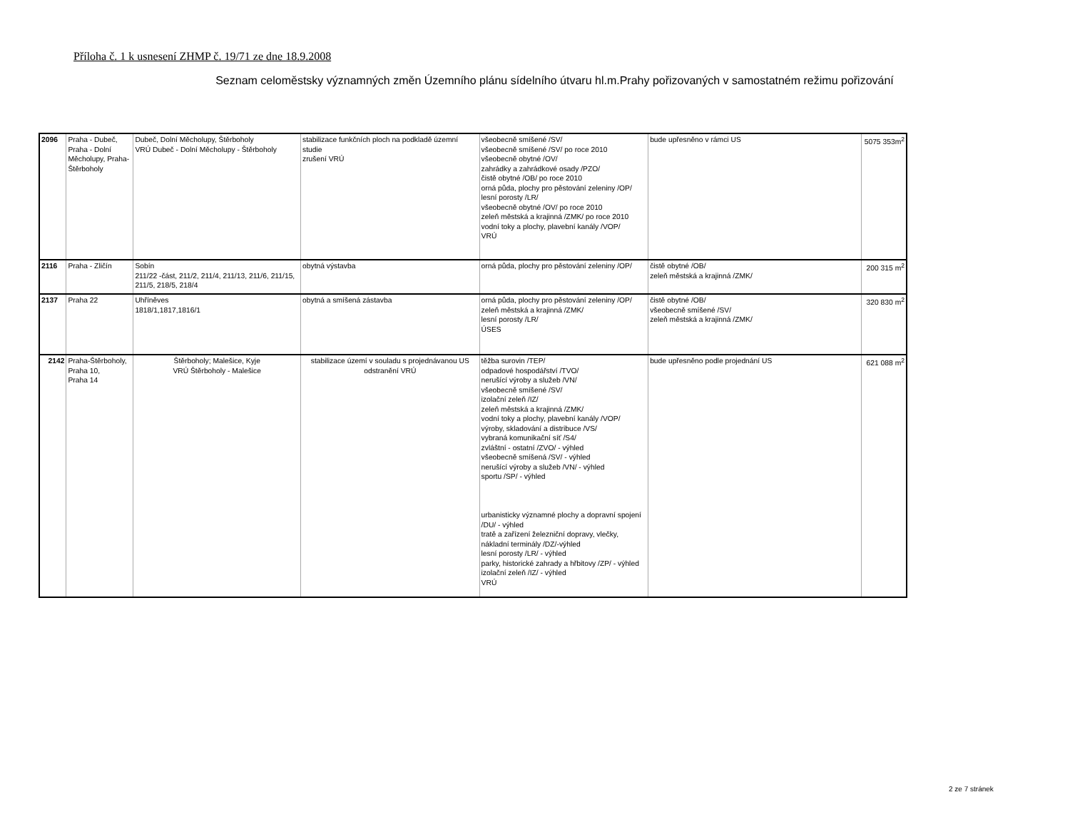Příloha č. 1 k usnesení ZHMP č. 19/71 ze dne 18.9.2008
Seznam celoměstsky významných změn Územního plánu sídelního útvaru hl.m.Prahy pořizovaných v samostatném režimu pořizování
| 2096 | Praha - Dubeč, Praha - Dolní Měcholupy, Praha-Štěrboholy | Dubeč, Dolní Měcholupy, Štěrboholy VRÚ Dubeč - Dolní Měcholupy - Štěrboholy | stabilizace funkčních ploch na podkladě územní studie zrušení VRÚ | všeobecně smíšené /SV/ všeobecně smíšené /SV/ po roce 2010 všeobecně obytné /OV/ zahrádky a zahrádkové osady /PZO/ čistě obytné /OB/ po roce 2010 orná půda, plochy pro pěstování zeleniny /OP/ lesní porosty /LR/ všeobecně obytné /OV/ po roce 2010 zeleň městská a krajinná /ZMK/ po roce 2010 vodní toky a plochy, plavební kanály /VOP/ VRÚ | bude upřesněno v rámci US | 5075 353m<sup>2</sup> |
| 2116 | Praha - Zličín | Sobín 211/22 -část, 211/2, 211/4, 211/13, 211/6, 211/15, 211/5, 218/5, 218/4 | obytná výstavba | orná půda, plochy pro pěstování zeleniny /OP/ | čistě obytné /OB/ zeleň městská a krajinná /ZMK/ | 200 315 m<sup>2</sup> |
| 2137 | Praha 22 | Uhříněves 1818/1,1817,1816/1 | obytná a smíšená zástavba | orná půda, plochy pro pěstování zeleniny /OP/ zeleň městská a krajinná /ZMK/ lesní porosty /LR/ ÚSES | čistě obytné /OB/ všeobecně smíšené /SV/ zeleň městská a krajinná /ZMK/ | 320 830 m<sup>2</sup> |
| 2142 | Praha-Štěrboholy, Praha 10, Praha 14 | Štěrboholy; Malešice, Kyje VRÚ Štěrboholy - Malešice | stabilizace území v souladu s projednávanou US odstranění VRÚ | těžba surovin /TEP/ odpadové hospodářství /TVO/ nerušící výroby a služeb /VN/ všeobecně smíšené /SV/ izolační zeleň /IZ/ zeleň městská a krajinná /ZMK/ vodní toky a plochy, plavební kanály /VOP/ výroby, skladování a distribuce /VS/ vybraná komunikační síť /S4/ zvláštní - ostatní /ZVO/ - výhled všeobecně smíšená /SV/ - výhled nerušící výroby a služeb /VN/ - výhled sportu /SP/ - výhled urbanisticky významné plochy a dopravní spojení /DU/ - výhled tratě a zařízení železniční dopravy, vlečky, nákladní terminály /DZ/-výhled lesní porosty /LR/ - výhled parky, historické zahrady a hřbitovy /ZP/ - výhled izolační zeleň /IZ/ - výhled VRÚ | bude upřesněno podle projednání US | 621 088 m<sup>2</sup> |
2 ze 7 stránek